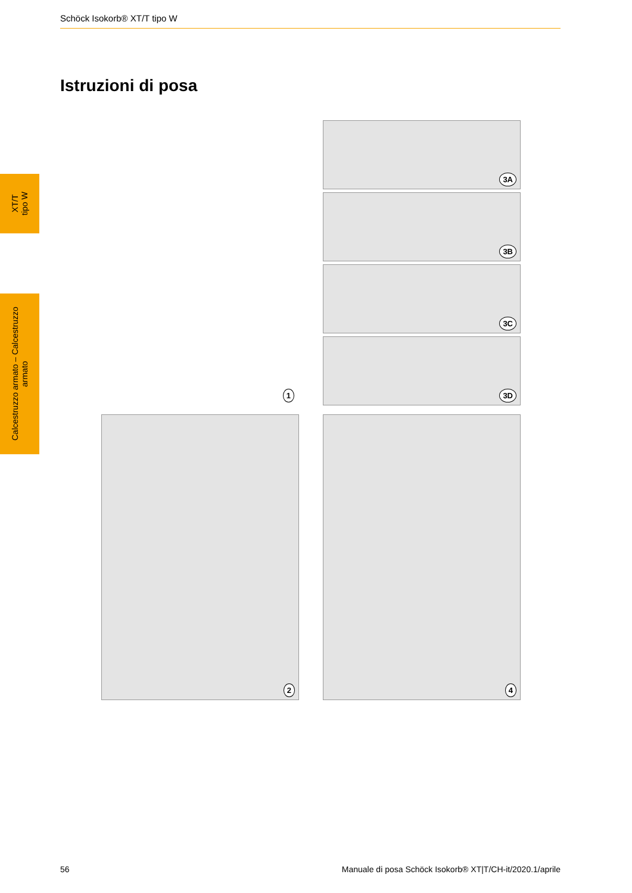Schöck Isokorb® XT/T tipo W
Istruzioni di posa
XT/T
tipo W
Calcestruzzo armato – Calcestruzzo armato
1 3A
3B
3C
3D
2 4
56 Manuale di posa Schöck Isokorb® XT|T/CH-it/2020.1/aprile